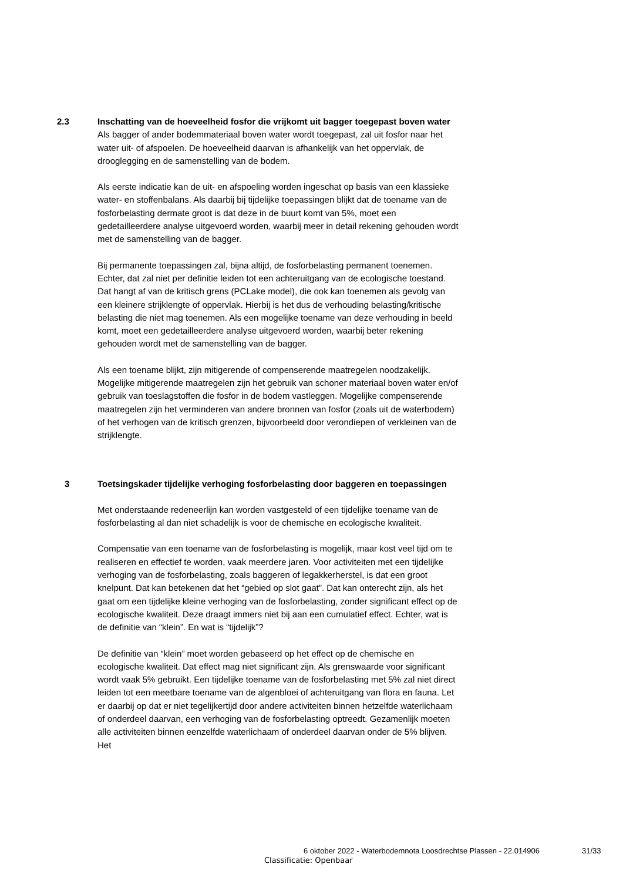2.3 Inschatting van de hoeveelheid fosfor die vrijkomt uit bagger toegepast boven water
Als bagger of ander bodemmateriaal boven water wordt toegepast, zal uit fosfor naar het water uit- of afspoelen. De hoeveelheid daarvan is afhankelijk van het oppervlak, de drooglegging en de samenstelling van de bodem.
Als eerste indicatie kan de uit- en afspoeling worden ingeschat op basis van een klassieke water- en stoffenbalans. Als daarbij bij tijdelijke toepassingen blijkt dat de toename van de fosforbelasting dermate groot is dat deze in de buurt komt van 5%, moet een gedetailleerdere analyse uitgevoerd worden, waarbij meer in detail rekening gehouden wordt met de samenstelling van de bagger.
Bij permanente toepassingen zal, bijna altijd, de fosforbelasting permanent toenemen. Echter, dat zal niet per definitie leiden tot een achteruitgang van de ecologische toestand. Dat hangt af van de kritisch grens (PCLake model), die ook kan toenemen als gevolg van een kleinere strijklengte of oppervlak. Hierbij is het dus de verhouding belasting/kritische belasting die niet mag toenemen. Als een mogelijke toename van deze verhouding in beeld komt, moet een gedetailleerdere analyse uitgevoerd worden, waarbij beter rekening gehouden wordt met de samenstelling van de bagger.
Als een toename blijkt, zijn mitigerende of compenserende maatregelen noodzakelijk. Mogelijke mitigerende maatregelen zijn het gebruik van schoner materiaal boven water en/of gebruik van toeslagstoffen die fosfor in de bodem vastleggen. Mogelijke compenserende maatregelen zijn het verminderen van andere bronnen van fosfor (zoals uit de waterbodem) of het verhogen van de kritisch grenzen, bijvoorbeeld door verondiepen of verkleinen van de strijklengte.
3 Toetsingskader tijdelijke verhoging fosforbelasting door baggeren en toepassingen
Met onderstaande redeneerlijn kan worden vastgesteld of een tijdelijke toename van de fosforbelasting al dan niet schadelijk is voor de chemische en ecologische kwaliteit.
Compensatie van een toename van de fosforbelasting is mogelijk, maar kost veel tijd om te realiseren en effectief te worden, vaak meerdere jaren. Voor activiteiten met een tijdelijke verhoging van de fosforbelasting, zoals baggeren of legakkerherstel, is dat een groot knelpunt. Dat kan betekenen dat het “gebied op slot gaat”. Dat kan onterecht zijn, als het gaat om een tijdelijke kleine verhoging van de fosforbelasting, zonder significant effect op de ecologische kwaliteit. Deze draagt immers niet bij aan een cumulatief effect. Echter, wat is de definitie van “klein”. En wat is “tijdelijk”?
De definitie van “klein” moet worden gebaseerd op het effect op de chemische en ecologische kwaliteit. Dat effect mag niet significant zijn. Als grenswaarde voor significant wordt vaak 5% gebruikt. Een tijdelijke toename van de fosforbelasting met 5% zal niet direct leiden tot een meetbare toename van de algenbloei of achteruitgang van flora en fauna. Let er daarbij op dat er niet tegelijkertijd door andere activiteiten binnen hetzelfde waterlichaam of onderdeel daarvan, een verhoging van de fosforbelasting optreedt. Gezamenlijk moeten alle activiteiten binnen eenzelfde waterlichaam of onderdeel daarvan onder de 5% blijven. Het
6 oktober 2022 - Waterbodemnota Loosdrechtse Plassen - 22.014906 31/33
Classificatie: Openbaar